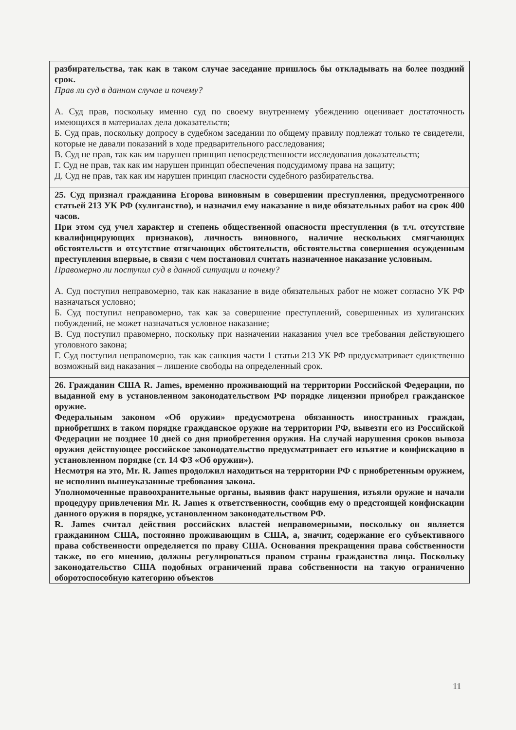| разбирательства, так как в таком случае заседание пришлось бы откладывать на более поздний срок. Прав ли суд в данном случае и почему? А. Суд прав, поскольку именно суд по своему внутреннему убеждению оценивает достаточность имеющихся в материалах дела доказательств; Б. Суд прав, поскольку допросу в судебном заседании по общему правилу подлежат только те свидетели, которые не давали показаний в ходе предварительного расследования; В. Суд не прав, так как им нарушен принцип непосредственности исследования доказательств; Г. Суд не прав, так как им нарушен принцип обеспечения подсудимому права на защиту; Д. Суд не прав, так как им нарушен принцип гласности судебного разбирательства. |
| 25. Суд признал гражданина Егорова виновным в совершении преступления, предусмотренного статьей 213 УК РФ (хулиганство), и назначил ему наказание в виде обязательных работ на срок 400 часов. При этом суд учел характер и степень общественной опасности преступления (в т.ч. отсутствие квалифицирующих признаков), личность виновного, наличие нескольких смягчающих обстоятельств и отсутствие отягчающих обстоятельств, обстоятельства совершения осужденным преступления впервые, в связи с чем постановил считать назначенное наказание условным. Правомерно ли поступил суд в данной ситуации и почему? А. Суд поступил неправомерно, так как наказание в виде обязательных работ не может согласно УК РФ назначаться условно; Б. Суд поступил неправомерно, так как за совершение преступлений, совершенных из хулиганских побуждений, не может назначаться условное наказание; В. Суд поступил правомерно, поскольку при назначении наказания учел все требования действующего уголовного закона; Г. Суд поступил неправомерно, так как санкция части 1 статьи 213 УК РФ предусматривает единственно возможный вид наказания – лишение свободы на определенный срок. |
| 26. Гражданин США R. James, временно проживающий на территории Российской Федерации, по выданной ему в установленном законодательством РФ порядке лицензии приобрел гражданское оружие. Федеральным законом «Об оружии» предусмотрена обязанность иностранных граждан, приобретших в таком порядке гражданское оружие на территории РФ, вывезти его из Российской Федерации не позднее 10 дней со дня приобретения оружия. На случай нарушения сроков вывоза оружия действующее российское законодательство предусматривает его изъятие и конфискацию в установленном порядке (ст. 14 ФЗ «Об оружии»). Несмотря на это, Mr. R. James продолжил находиться на территории РФ с приобретенным оружием, не исполнив вышеуказанные требования закона. Уполномоченные правоохранительные органы, выявив факт нарушения, изъяли оружие и начали процедуру привлечения Mr. R. James к ответственности, сообщив ему о предстоящей конфискации данного оружия в порядке, установленном законодательством РФ. R. James считал действия российских властей неправомерными, поскольку он является гражданином США, постоянно проживающим в США, а, значит, содержание его субъективного права собственности определяется по праву США. Основания прекращения права собственности также, по его мнению, должны регулироваться правом страны гражданства лица. Поскольку законодательство США подобных ограничений права собственности на такую ограниченно оборотоспособную категорию объектов |
11